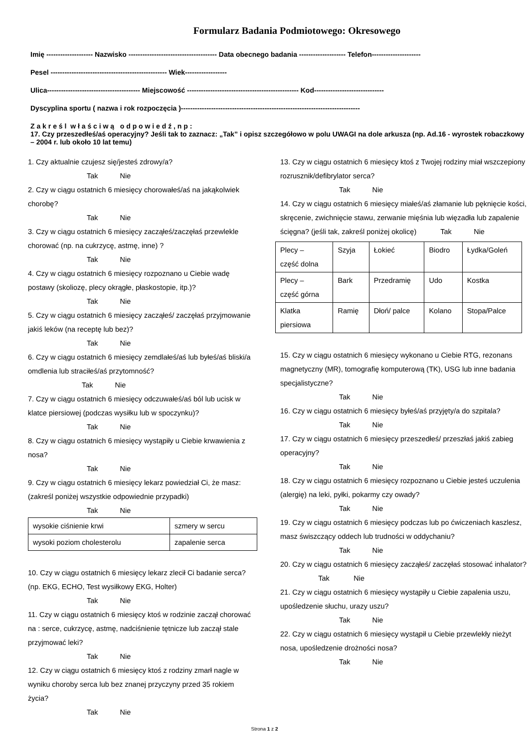Formularz Badania Podmiotowego: Okresowego
Imię -------------------- Nazwisko -------------------------------------- Data obecnego badania -------------------- Telefon---------------------
Pesel -------------------------------------------------- Wiek------------------
Ulica---------------------------------------- Miejscowość ------------------------------------------------ Kod------------------------------
Dyscyplina sportu ( nazwa i rok rozpoczęcia )-----------------------------------------------------------------------------
Z a k r e ś l w ł a ś c i w ą o d p o w i e d ź , n p :
17. Czy przeszedłeś/aś operacyjny? Jeśli tak to zaznacz: „Tak” i opisz szczegółowo w polu UWAGI na dole arkusza (np. Ad.16 - wyrostek robaczkowy – 2004 r. lub około 10 lat temu)
1. Czy aktualnie czujesz się/jesteś zdrowy/a?
Tak Nie
2. Czy w ciągu ostatnich 6 miesięcy chorowałeś/aś na jakąkolwiek chorobę?
Tak Nie
3. Czy w ciągu ostatnich 6 miesięcy zacząłeś/zaczęłaś przewlekle chorować (np. na cukrzycę, astmę, inne) ?
Tak Nie
4. Czy w ciągu ostatnich 6 miesięcy rozpoznano u Ciebie wadę postawy (skoliozę, plecy okrągłe, płaskostopie, itp.)?
Tak Nie
5. Czy w ciągu ostatnich 6 miesięcy zacząłeś/ zaczęłaś przyjmowanie jakiś leków (na receptę lub bez)?
Tak Nie
6. Czy w ciągu ostatnich 6 miesięcy zemdlałeś/aś lub byłeś/aś bliski/a omdlenia lub straciłeś/aś przytomność?
Tak Nie
7. Czy w ciągu ostatnich 6 miesięcy odczuwałeś/aś ból lub ucisk w klatce piersiowej (podczas wysiłku lub w spoczynku)?
Tak Nie
8. Czy w ciągu ostatnich 6 miesięcy wystąpiły u Ciebie krwawienia z nosa?
Tak Nie
9. Czy w ciągu ostatnich 6 miesięcy lekarz powiedział Ci, że masz: (zakreśl poniżej wszystkie odpowiednie przypadki)
Tak Nie
| wysokie ciśnienie krwi | szmery w sercu |
| wysoki poziom cholesterolu | zapalenie serca |
10. Czy w ciągu ostatnich 6 miesięcy lekarz zlecił Ci badanie serca? (np. EKG, ECHO, Test wysiłkowy EKG, Holter)
Tak Nie
11. Czy w ciągu ostatnich 6 miesięcy ktoś w rodzinie zaczął chorować na : serce, cukrzycę, astmę, nadciśnienie tętnicze lub zaczął stale przyjmować leki?
Tak Nie
12. Czy w ciągu ostatnich 6 miesięcy ktoś z rodziny zmarł nagle w wyniku choroby serca lub bez znanej przyczyny przed 35 rokiem życia?
Tak Nie
13. Czy w ciągu ostatnich 6 miesięcy ktoś z Twojej rodziny miał wszczepiony rozrusznik/defibrylator serca?
Tak Nie
14. Czy w ciągu ostatnich 6 miesięcy miałeś/aś złamanie lub pęknięcie kości, skręcenie, zwichnięcie stawu, zerwanie mięśnia lub więzadła lub zapalenie ścięgna? (jeśli tak, zakreśl poniżej okolicę) Tak Nie
| Plecy – część dolna | Szyja | Łokieć | Biodro | Łydka/Goleń |
| Plecy – część górna | Bark | Przedramię | Udo | Kostka |
| Klatka piersiowa | Ramię | Dłoń/ palce | Kolano | Stopa/Palce |
15. Czy w ciągu ostatnich 6 miesięcy wykonano u Ciebie RTG, rezonans magnetyczny (MR), tomografię komputerową (TK), USG lub inne badania specjalistyczne?
Tak Nie
16. Czy w ciągu ostatnich 6 miesięcy byłeś/aś przyjęty/a do szpitala?
Tak Nie
17. Czy w ciągu ostatnich 6 miesięcy przeszedłeś/ przeszłaś jakiś zabieg operacyjny?
Tak Nie
18. Czy w ciągu ostatnich 6 miesięcy rozpoznano u Ciebie jesteś uczulenia (alergię) na leki, pyłki, pokarmy czy owady?
Tak Nie
19. Czy w ciągu ostatnich 6 miesięcy podczas lub po ćwiczeniach kaszlesz, masz świszczący oddech lub trudności w oddychaniu?
Tak Nie
20. Czy w ciągu ostatnich 6 miesięcy zacząłeś/ zaczęłaś stosować inhalator? Tak Nie
21. Czy w ciągu ostatnich 6 miesięcy wystąpiły u Ciebie zapalenia uszu, upośledzenie słuchu, urazy uszu?
Tak Nie
22. Czy w ciągu ostatnich 6 miesięcy wystąpił u Ciebie przewlekły nieżyt nosa, upośledzenie drożności nosa?
Tak Nie
Strona 1 z 2